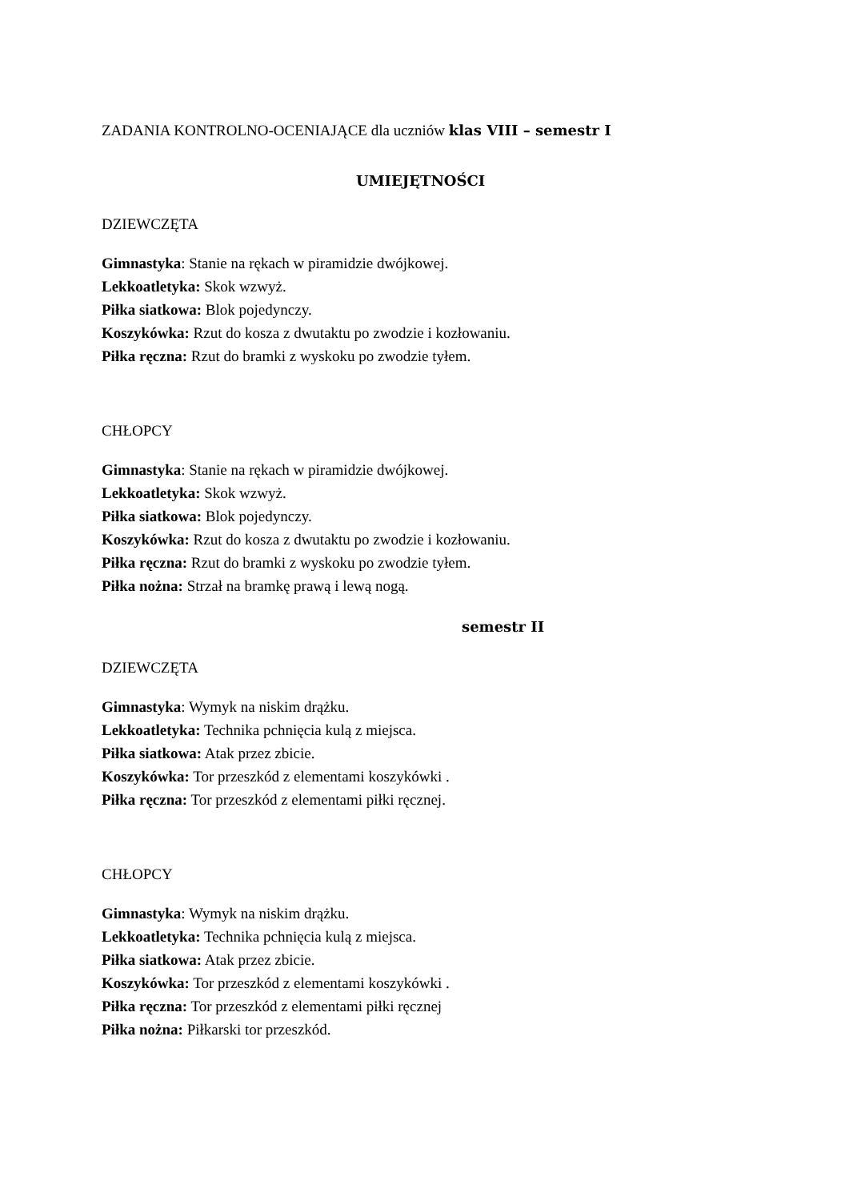ZADANIA KONTROLNO-OCENIAJĄCE dla uczniów klas VIII – semestr I
UMIEJĘTNOŚCI
DZIEWCZĘTA
Gimnastyka: Stanie na rękach w piramidzie dwójkowej.
Lekkoatletyka: Skok wzwyż.
Piłka siatkowa: Blok pojedynczy.
Koszykówka: Rzut do kosza z dwutaktu po zwodzie i kozłowaniu.
Piłka ręczna: Rzut do bramki z wyskoku po zwodzie tyłem.
CHŁOPCY
Gimnastyka: Stanie na rękach w piramidzie dwójkowej.
Lekkoatletyka: Skok wzwyż.
Piłka siatkowa: Blok pojedynczy.
Koszykówka: Rzut do kosza z dwutaktu po zwodzie i kozłowaniu.
Piłka ręczna: Rzut do bramki z wyskoku po zwodzie tyłem.
Piłka nożna: Strzał na bramkę prawą i lewą nogą.
semestr II
DZIEWCZĘTA
Gimnastyka: Wymyk na niskim drążku.
Lekkoatletyka: Technika pchnięcia kulą z miejsca.
Piłka siatkowa: Atak przez zbicie.
Koszykówka: Tor przeszkód z elementami koszykówki .
Piłka ręczna: Tor przeszkód z elementami piłki ręcznej.
CHŁOPCY
Gimnastyka: Wymyk na niskim drążku.
Lekkoatletyka: Technika pchnięcia kulą z miejsca.
Piłka siatkowa: Atak przez zbicie.
Koszykówka: Tor przeszkód z elementami koszykówki .
Piłka ręczna: Tor przeszkód z elementami piłki ręcznej
Piłka nożna: Piłkarski tor przeszkód.